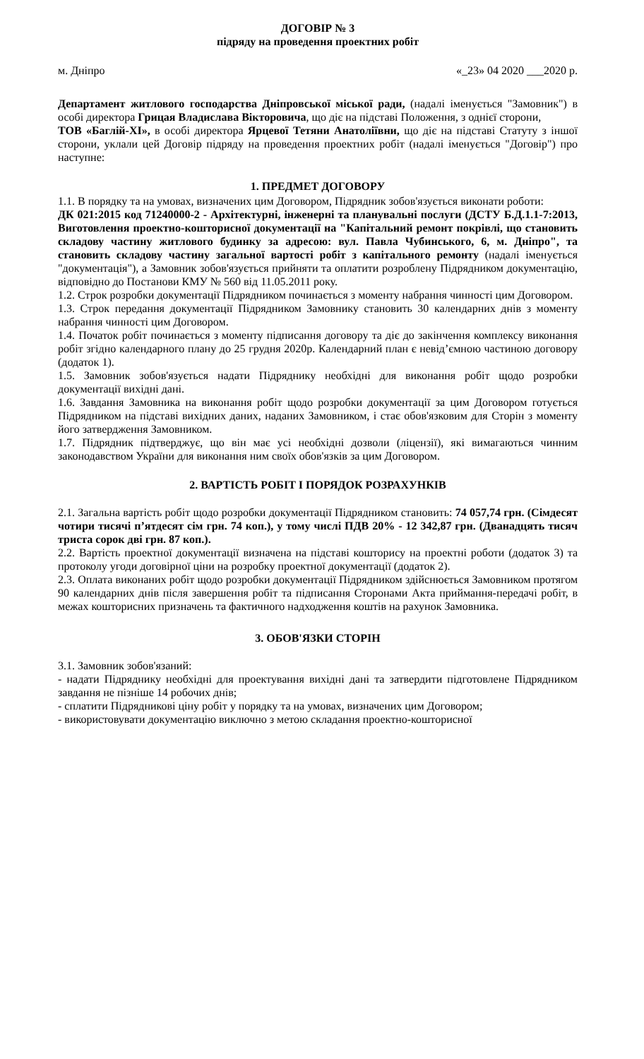ДОГОВІР № 3
підряду на проведення проектних робіт
м. Дніпро «_23» 04 2020 ___2020 р.
Департамент житлового господарства Дніпровської міської ради, (надалі іменується "Замовник") в особі директора Грицая Владислава Вікторовича, що діє на підставі Положення, з однієї сторони,
ТОВ «Баглій-ХІ», в особі директора Ярцевої Тетяни Анатоліївни, що діє на підставі Статуту з іншої сторони, уклали цей Договір підряду на проведення проектних робіт (надалі іменується "Договір") про наступне:
1. ПРЕДМЕТ ДОГОВОРУ
1.1. В порядку та на умовах, визначених цим Договором, Підрядник зобов'язується виконати роботи:
ДК 021:2015 код 71240000-2 - Архітектурні, інженерні та планувальні послуги (ДСТУ Б.Д.1.1-7:2013, Виготовлення проектно-кошторисної документації на "Капітальний ремонт покрівлі, що становить складову частину житлового будинку за адресою: вул. Павла Чубинського, 6, м. Дніпро", та становить складову частину загальної вартості робіт з капітального ремонту (надалі іменується "документація"), а Замовник зобов'язується прийняти та оплатити розроблену Підрядником документацію, відповідно до Постанови КМУ № 560 від 11.05.2011 року.
1.2. Строк розробки документації Підрядником починається з моменту набрання чинності цим Договором.
1.3. Строк передання документації Підрядником Замовнику становить 30 календарних днів з моменту набрання чинності цим Договором.
1.4. Початок робіт починається з моменту підписання договору та діє до закінчення комплексу виконання робіт згідно календарного плану до 25 грудня 2020р. Календарний план є невід’ємною частиною договору (додаток 1).
1.5. Замовник зобов'язується надати Підряднику необхідні для виконання робіт щодо розробки документації вихідні дані.
1.6. Завдання Замовника на виконання робіт щодо розробки документації за цим Договором готується Підрядником на підставі вихідних даних, наданих Замовником, і стає обов'язковим для Сторін з моменту його затвердження Замовником.
1.7. Підрядник підтверджує, що він має усі необхідні дозволи (ліцензії), які вимагаються чинним законодавством України для виконання ним своїх обов'язків за цим Договором.
2. ВАРТІСТЬ РОБІТ І ПОРЯДОК РОЗРАХУНКІВ
2.1. Загальна вартість робіт щодо розробки документації Підрядником становить: 74 057,74 грн. (Сімдесят чотири тисячі п’ятдесят сім грн. 74 коп.), у тому числі ПДВ 20% - 12 342,87 грн. (Дванадцять тисяч триста сорок дві грн. 87 коп.).
2.2. Вартість проектної документації визначена на підставі кошторису на проектні роботи (додаток 3) та протоколу угоди договірної ціни на розробку проектної документації (додаток 2).
2.3. Оплата виконаних робіт щодо розробки документації Підрядником здійснюється Замовником протягом 90 календарних днів після завершення робіт та підписання Сторонами Акта приймання-передачі робіт, в межах кошторисних призначень та фактичного надходження коштів на рахунок Замовника.
3. ОБОВ'ЯЗКИ СТОРІН
3.1. Замовник зобов'язаний:
- надати Підряднику необхідні для проектування вихідні дані та затвердити підготовлене Підрядником завдання не пізніше 14 робочих днів;
- сплатити Підрядникові ціну робіт у порядку та на умовах, визначених цим Договором;
- використовувати документацію виключно з метою складання проектно-кошторисної